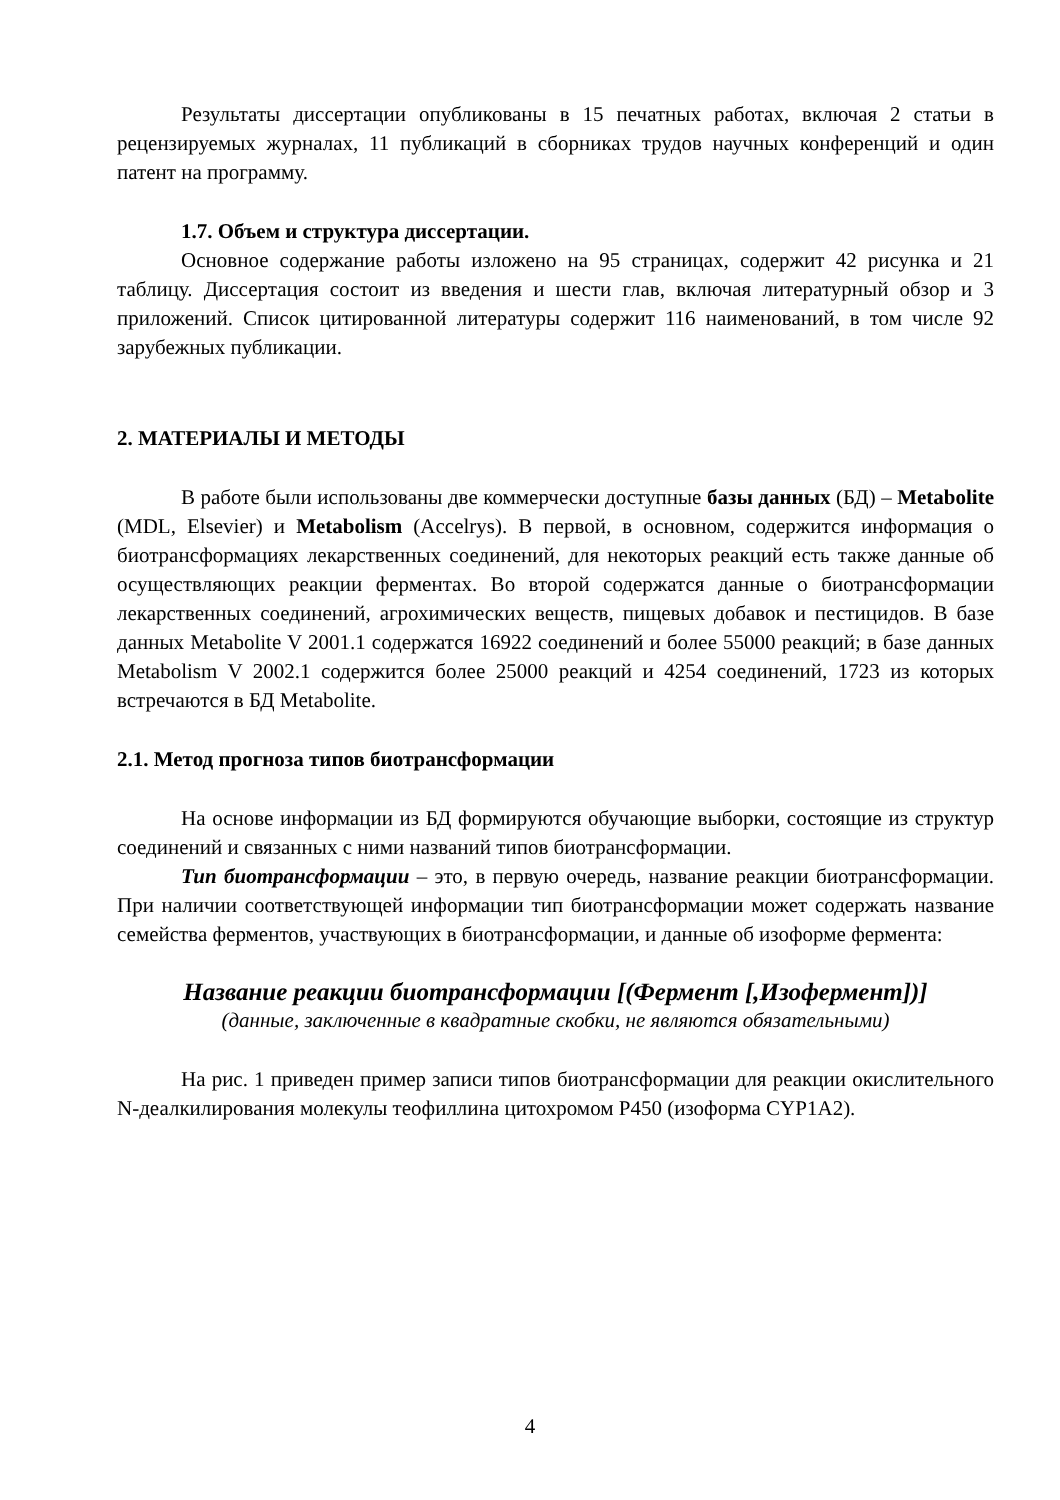Результаты диссертации опубликованы в 15 печатных работах, включая 2 статьи в рецензируемых журналах, 11 публикаций в сборниках трудов научных конференций и один патент на программу.
1.7. Объем и структура диссертации.
Основное содержание работы изложено на 95 страницах, содержит 42 рисунка и 21 таблицу. Диссертация состоит из введения и шести глав, включая литературный обзор и 3 приложений. Список цитированной литературы содержит 116 наименований, в том числе 92 зарубежных публикации.
2. МАТЕРИАЛЫ И МЕТОДЫ
В работе были использованы две коммерчески доступные базы данных (БД) – Metabolite (MDL, Elsevier) и Metabolism (Accelrys). В первой, в основном, содержится информация о биотрансформациях лекарственных соединений, для некоторых реакций есть также данные об осуществляющих реакции ферментах. Во второй содержатся данные о биотрансформации лекарственных соединений, агрохимических веществ, пищевых добавок и пестицидов. В базе данных Metabolite V 2001.1 содержатся 16922 соединений и более 55000 реакций; в базе данных Metabolism V 2002.1 содержится более 25000 реакций и 4254 соединений, 1723 из которых встречаются в БД Metabolite.
2.1. Метод прогноза типов биотрансформации
На основе информации из БД формируются обучающие выборки, состоящие из структур соединений и связанных с ними названий типов биотрансформации.
Тип биотрансформации – это, в первую очередь, название реакции биотрансформации. При наличии соответствующей информации тип биотрансформации может содержать название семейства ферментов, участвующих в биотрансформации, и данные об изоформе фермента:
Название реакции биотрансформации [(Фермент [,Изофермент])]
(данные, заключенные в квадратные скобки, не являются обязательными)
На рис. 1 приведен пример записи типов биотрансформации для реакции окислительного N-деалкилирования молекулы теофиллина цитохромом P450 (изоформа CYP1A2).
4